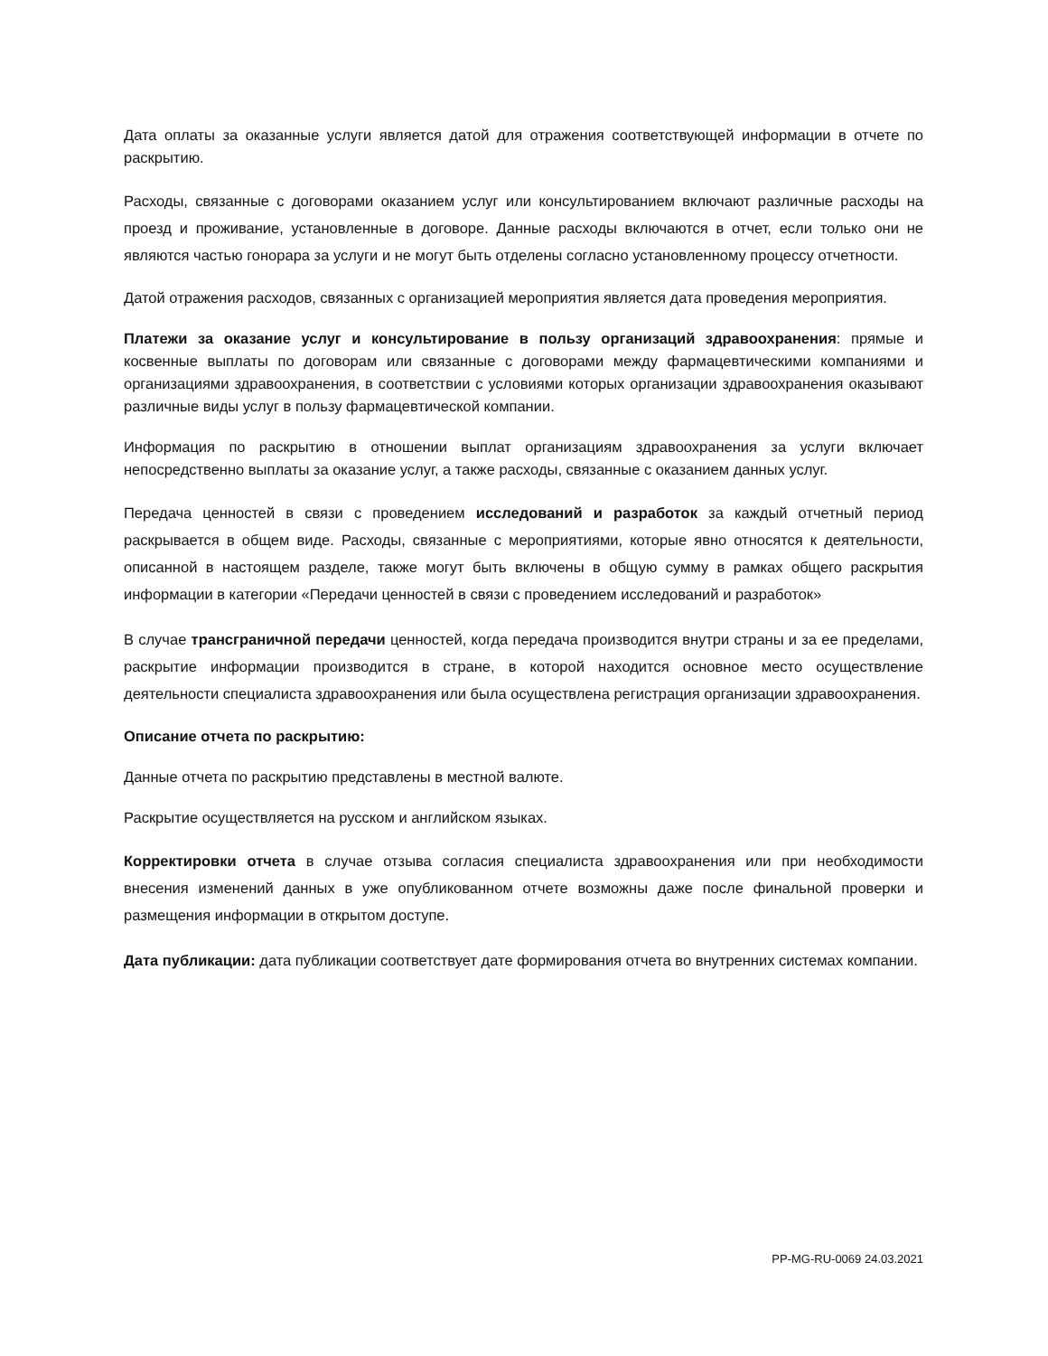Дата оплаты за оказанные услуги является датой для отражения соответствующей информации в отчете по раскрытию.
Расходы, связанные с договорами оказанием услуг или консультированием включают различные расходы на проезд и проживание, установленные в договоре. Данные расходы включаются в отчет, если только они не являются частью гонорара за услуги и не могут быть отделены согласно установленному процессу отчетности.
Датой отражения расходов, связанных с организацией мероприятия является дата проведения мероприятия.
Платежи за оказание услуг и консультирование в пользу организаций здравоохранения: прямые и косвенные выплаты по договорам или связанные с договорами между фармацевтическими компаниями и организациями здравоохранения, в соответствии с условиями которых организации здравоохранения оказывают различные виды услуг в пользу фармацевтической компании.
Информация по раскрытию в отношении выплат организациям здравоохранения за услуги включает непосредственно выплаты за оказание услуг, а также расходы, связанные с оказанием данных услуг.
Передача ценностей в связи с проведением исследований и разработок за каждый отчетный период раскрывается в общем виде. Расходы, связанные с мероприятиями, которые явно относятся к деятельности, описанной в настоящем разделе, также могут быть включены в общую сумму в рамках общего раскрытия информации в категории «Передачи ценностей в связи с проведением исследований и разработок»
В случае трансграничной передачи ценностей, когда передача производится внутри страны и за ее пределами, раскрытие информации производится в стране, в которой находится основное место осуществление деятельности специалиста здравоохранения или была осуществлена регистрация организации здравоохранения.
Описание отчета по раскрытию:
Данные отчета по раскрытию представлены в местной валюте.
Раскрытие осуществляется на русском и английском языках.
Корректировки отчета в случае отзыва согласия специалиста здравоохранения или при необходимости внесения изменений данных в уже опубликованном отчете возможны даже после финальной проверки и размещения информации в открытом доступе.
Дата публикации: дата публикации соответствует дате формирования отчета во внутренних системах компании.
PP-MG-RU-0069 24.03.2021